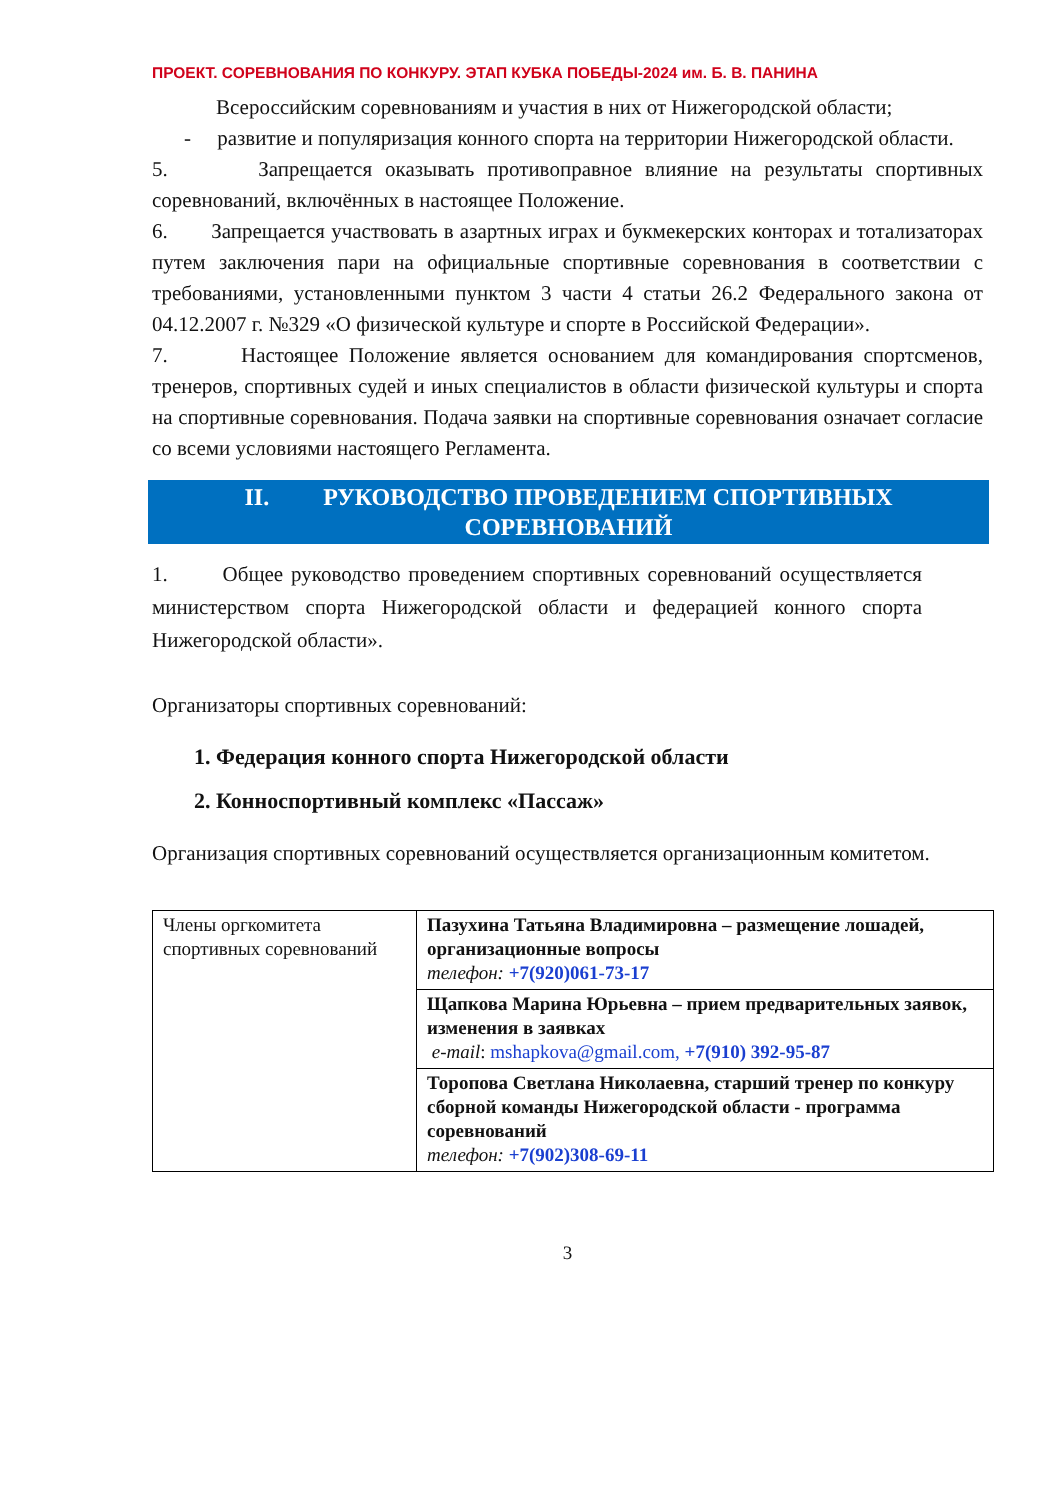ПРОЕКТ. СОРЕВНОВАНИЯ ПО КОНКУРУ. ЭТАП КУБКА ПОБЕДЫ-2024 им. Б. В. ПАНИНА
Всероссийским соревнованиям и участия в них от Нижегородской области;
- развитие и популяризация конного спорта на территории Нижегородской области.
5. Запрещается оказывать противоправное влияние на результаты спортивных соревнований, включённых в настоящее Положение.
6. Запрещается участвовать в азартных играх и букмекерских конторах и тотализаторах путем заключения пари на официальные спортивные соревнования в соответствии с требованиями, установленными пунктом 3 части 4 статьи 26.2 Федерального закона от 04.12.2007 г. №329 «О физической культуре и спорте в Российской Федерации».
7. Настоящее Положение является основанием для командирования спортсменов, тренеров, спортивных судей и иных специалистов в области физической культуры и спорта на спортивные соревнования. Подача заявки на спортивные соревнования означает согласие со всеми условиями настоящего Регламента.
II. РУКОВОДСТВО ПРОВЕДЕНИЕМ СПОРТИВНЫХ
СОРЕВНОВАНИЙ
1. Общее руководство проведением спортивных соревнований осуществляется министерством спорта Нижегородской области и федерацией конного спорта Нижегородской области».
Организаторы спортивных соревнований:
1. Федерация конного спорта Нижегородской области
2. Конноспортивный комплекс «Пассаж»
Организация спортивных соревнований осуществляется организационным комитетом.
| Члены оргкомитета спортивных соревнований | Пазухина Татьяна Владимировна – размещение лошадей, организационные вопросы телефон: +7(920)061-73-17 |
| | Щапкова Марина Юрьевна – прием предварительных заявок, изменения в заявках e-mail : mshapkova@gmail.com, +7(910) 392-95-87 |
| | Торопова Светлана Николаевна, старший тренер по конкуру сборной команды Нижегородской области - программа соревнований телефон: +7(902)308-69-11 |
3